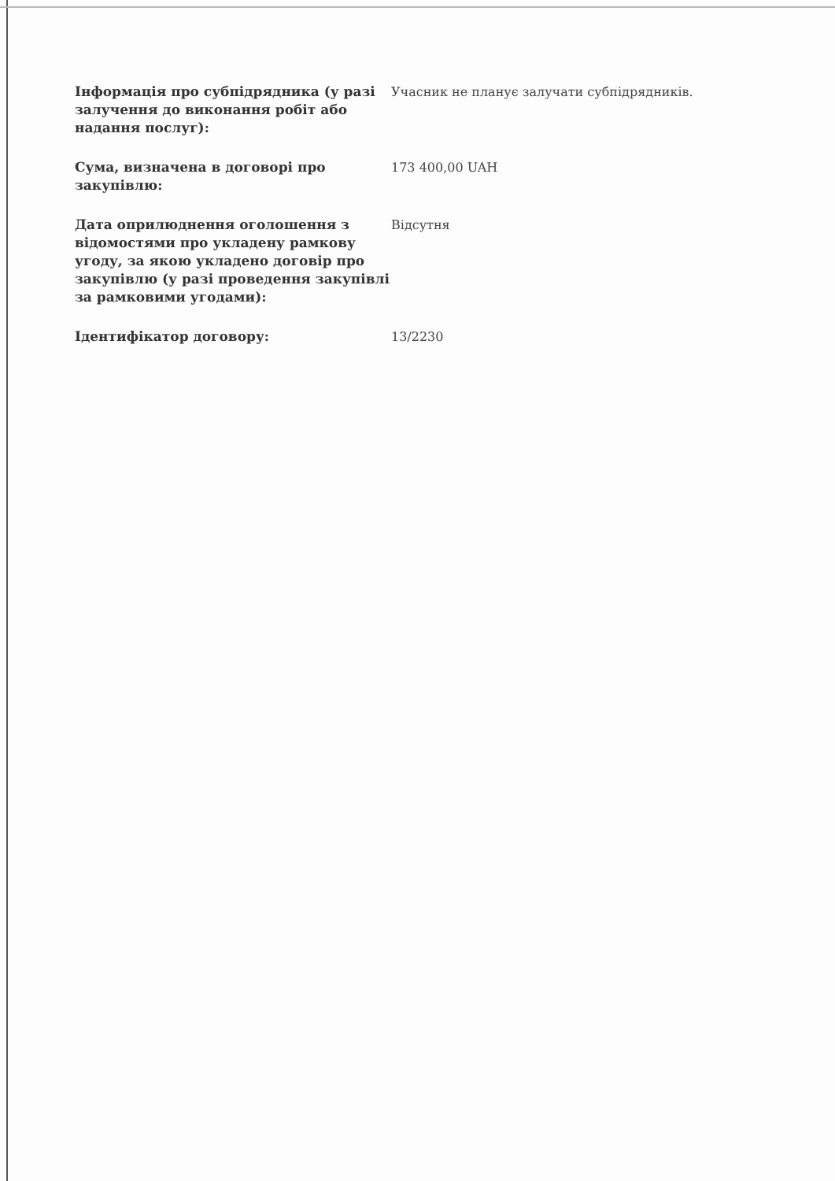| Інформація про субпідрядника (у разі залучення до виконання робіт або надання послуг): | Учасник не планує залучати субпідрядників. |
| Сума, визначена в договорі про закупівлю: | 173 400,00 UAH |
| Дата оприлюднення оголошення з відомостями про укладену рамкову угоду, за якою укладено договір про закупівлю (у разі проведення закупівлі за рамковими угодами): | Відсутня |
| Ідентифікатор договору: | 13/2230 |